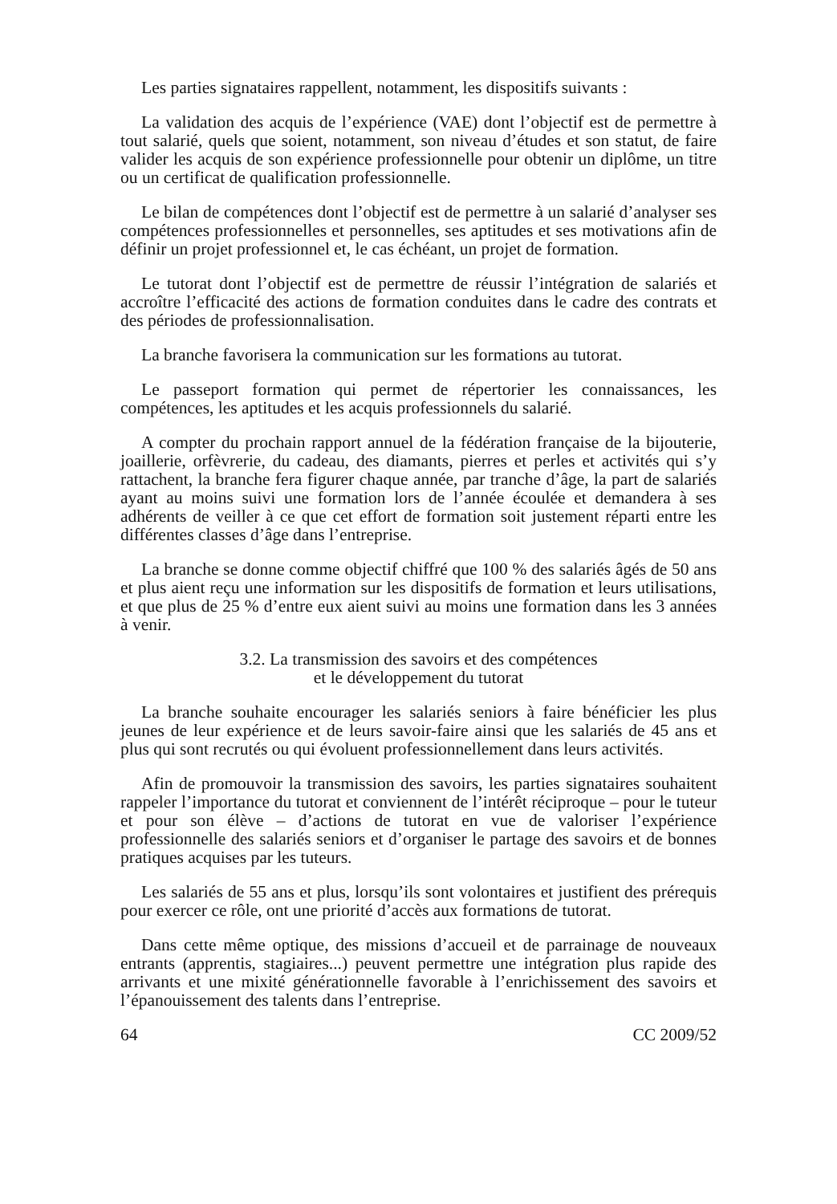Les parties signataires rappellent, notamment, les dispositifs suivants :
La validation des acquis de l’expérience (VAE) dont l’objectif est de permettre à tout salarié, quels que soient, notamment, son niveau d’études et son statut, de faire valider les acquis de son expérience professionnelle pour obtenir un diplôme, un titre ou un certificat de qualification professionnelle.
Le bilan de compétences dont l’objectif est de permettre à un salarié d’analyser ses compétences professionnelles et personnelles, ses aptitudes et ses motivations afin de définir un projet professionnel et, le cas échéant, un projet de formation.
Le tutorat dont l’objectif est de permettre de réussir l’intégration de salariés et accroître l’efficacité des actions de formation conduites dans le cadre des contrats et des périodes de professionnalisation.
La branche favorisera la communication sur les formations au tutorat.
Le passeport formation qui permet de répertorier les connaissances, les compétences, les aptitudes et les acquis professionnels du salarié.
A compter du prochain rapport annuel de la fédération française de la bijouterie, joaillerie, orfèvrerie, du cadeau, des diamants, pierres et perles et activités qui s’y rattachent, la branche fera figurer chaque année, par tranche d’âge, la part de salariés ayant au moins suivi une formation lors de l’année écoulée et demandera à ses adhérents de veiller à ce que cet effort de formation soit justement réparti entre les différentes classes d’âge dans l’entreprise.
La branche se donne comme objectif chiffré que 100 % des salariés âgés de 50 ans et plus aient reçu une information sur les dispositifs de formation et leurs utilisations, et que plus de 25 % d’entre eux aient suivi au moins une formation dans les 3 années à venir.
3.2. La transmission des savoirs et des compétences
et le développement du tutorat
La branche souhaite encourager les salariés seniors à faire bénéficier les plus jeunes de leur expérience et de leurs savoir-faire ainsi que les salariés de 45 ans et plus qui sont recrutés ou qui évoluent professionnellement dans leurs activités.
Afin de promouvoir la transmission des savoirs, les parties signataires souhaitent rappeler l’importance du tutorat et conviennent de l’intérêt réciproque – pour le tuteur et pour son élève – d’actions de tutorat en vue de valoriser l’expérience professionnelle des salariés seniors et d’organiser le partage des savoirs et de bonnes pratiques acquises par les tuteurs.
Les salariés de 55 ans et plus, lorsqu’ils sont volontaires et justifient des prérequis pour exercer ce rôle, ont une priorité d’accès aux formations de tutorat.
Dans cette même optique, des missions d’accueil et de parrainage de nouveaux entrants (apprentis, stagiaires...) peuvent permettre une intégration plus rapide des arrivants et une mixité générationnelle favorable à l’enrichissement des savoirs et l’épanouissement des talents dans l’entreprise.
64 CC 2009/52